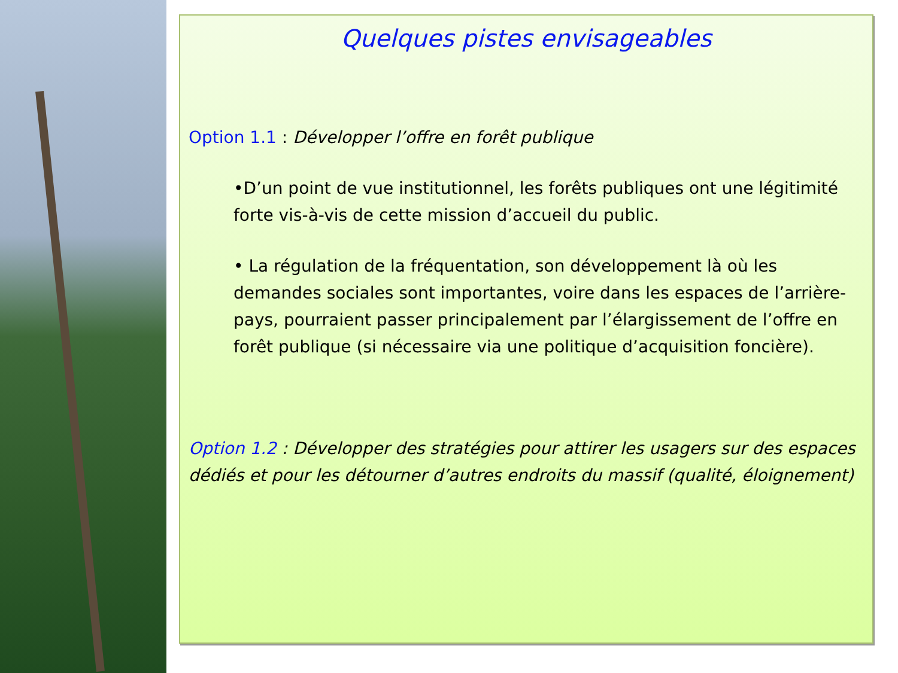Quelques pistes envisageables
Option 1.1 : Développer l’offre en forêt publique
•D’un point de vue institutionnel, les forêts publiques ont une légitimité forte vis-à-vis de cette mission d’accueil du public.
• La régulation de la fréquentation, son développement là où les demandes sociales sont importantes, voire dans les espaces de l’arrière-pays, pourraient passer principalement par l’élargissement de l’offre en forêt publique (si nécessaire via une politique d’acquisition foncière).
Option 1.2 : Développer des stratégies pour attirer les usagers sur des espaces dédiés et pour les détourner d’autres endroits du massif (qualité, éloignement)